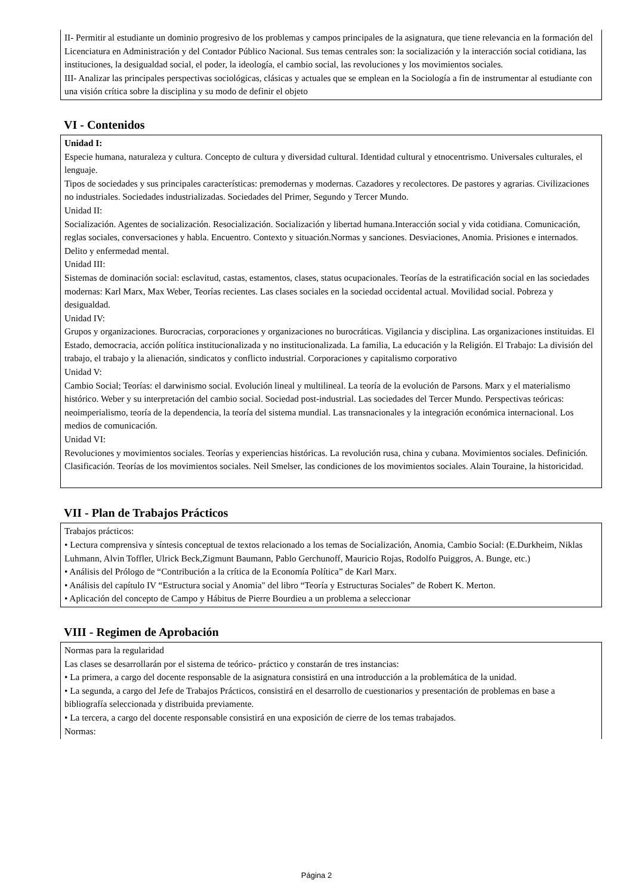II- Permitir al estudiante un dominio progresivo de los problemas y campos principales de la asignatura, que tiene relevancia en la formación del Licenciatura en Administración y del Contador Público Nacional. Sus temas centrales son: la socialización y la interacción social cotidiana, las instituciones, la desigualdad social, el poder, la ideología, el cambio social, las revoluciones y los movimientos sociales.
III- Analizar las principales perspectivas sociológicas, clásicas y actuales que se emplean en la Sociología a fin de instrumentar al estudiante con una visión crítica sobre la disciplina y su modo de definir el objeto
VI - Contenidos
Unidad I:
Especie humana, naturaleza y cultura. Concepto de cultura y diversidad cultural. Identidad cultural y etnocentrismo. Universales culturales, el lenguaje.
Tipos de sociedades y sus principales características: premodernas y modernas. Cazadores y recolectores. De pastores y agrarias. Civilizaciones no industriales. Sociedades industrializadas. Sociedades del Primer, Segundo y Tercer Mundo.
Unidad II:
Socialización. Agentes de socialización. Resocialización. Socialización y libertad humana.Interacción social y vida cotidiana. Comunicación, reglas sociales, conversaciones y habla. Encuentro. Contexto y situación.Normas y sanciones. Desviaciones, Anomia. Prisiones e internados. Delito y enfermedad mental.
Unidad III:
Sistemas de dominación social: esclavitud, castas, estamentos, clases, status ocupacionales. Teorías de la estratificación social en las sociedades modernas: Karl Marx, Max Weber, Teorías recientes. Las clases sociales en la sociedad occidental actual. Movilidad social. Pobreza y desigualdad.
Unidad IV:
Grupos y organizaciones. Burocracias, corporaciones y organizaciones no burocráticas. Vigilancia y disciplina. Las organizaciones instituidas. El Estado, democracia, acción política institucionalizada y no institucionalizada. La familia, La educación y la Religión. El Trabajo: La división del trabajo, el trabajo y la alienación, sindicatos y conflicto industrial. Corporaciones y capitalismo corporativo
Unidad V:
Cambio Social; Teorías: el darwinismo social. Evolución lineal y multilineal. La teoría de la evolución de Parsons. Marx y el materialismo histórico. Weber y su interpretación del cambio social. Sociedad post-industrial. Las sociedades del Tercer Mundo. Perspectivas teóricas: neoimperialismo, teoría de la dependencia, la teoría del sistema mundial. Las transnacionales y la integración económica internacional. Los medios de comunicación.
Unidad VI:
Revoluciones y movimientos sociales. Teorías y experiencias históricas. La revolución rusa, china y cubana. Movimientos sociales. Definición. Clasificación. Teorías de los movimientos sociales. Neil Smelser, las condiciones de los movimientos sociales. Alain Touraine, la historicidad.
VII - Plan de Trabajos Prácticos
Trabajos prácticos:
• Lectura comprensiva y síntesis conceptual de textos relacionado a los temas de Socialización, Anomia, Cambio Social: (E.Durkheim, Niklas Luhmann, Alvin Toffler, Ulrick Beck,Zigmunt Baumann, Pablo Gerchunoff, Mauricio Rojas, Rodolfo Puiggros, A. Bunge, etc.)
• Análisis del Prólogo de “Contribución a la crítica de la Economía Política” de Karl Marx.
• Análisis del capítulo IV “Estructura social y Anomia" del libro “Teoría y Estructuras Sociales” de Robert K. Merton.
• Aplicación del concepto de Campo y Hábitus de Pierre Bourdieu a un problema a seleccionar
VIII - Regimen de Aprobación
Normas para la regularidad
Las clases se desarrollarán por el sistema de teórico- práctico y constarán de tres instancias:
• La primera, a cargo del docente responsable de la asignatura consistirá en una introducción a la problemática de la unidad.
• La segunda, a cargo del Jefe de Trabajos Prácticos, consistirá en el desarrollo de cuestionarios y presentación de problemas en base a bibliografía seleccionada y distribuida previamente.
• La tercera, a cargo del docente responsable consistirá en una exposición de cierre de los temas trabajados.
Normas:
Página 2